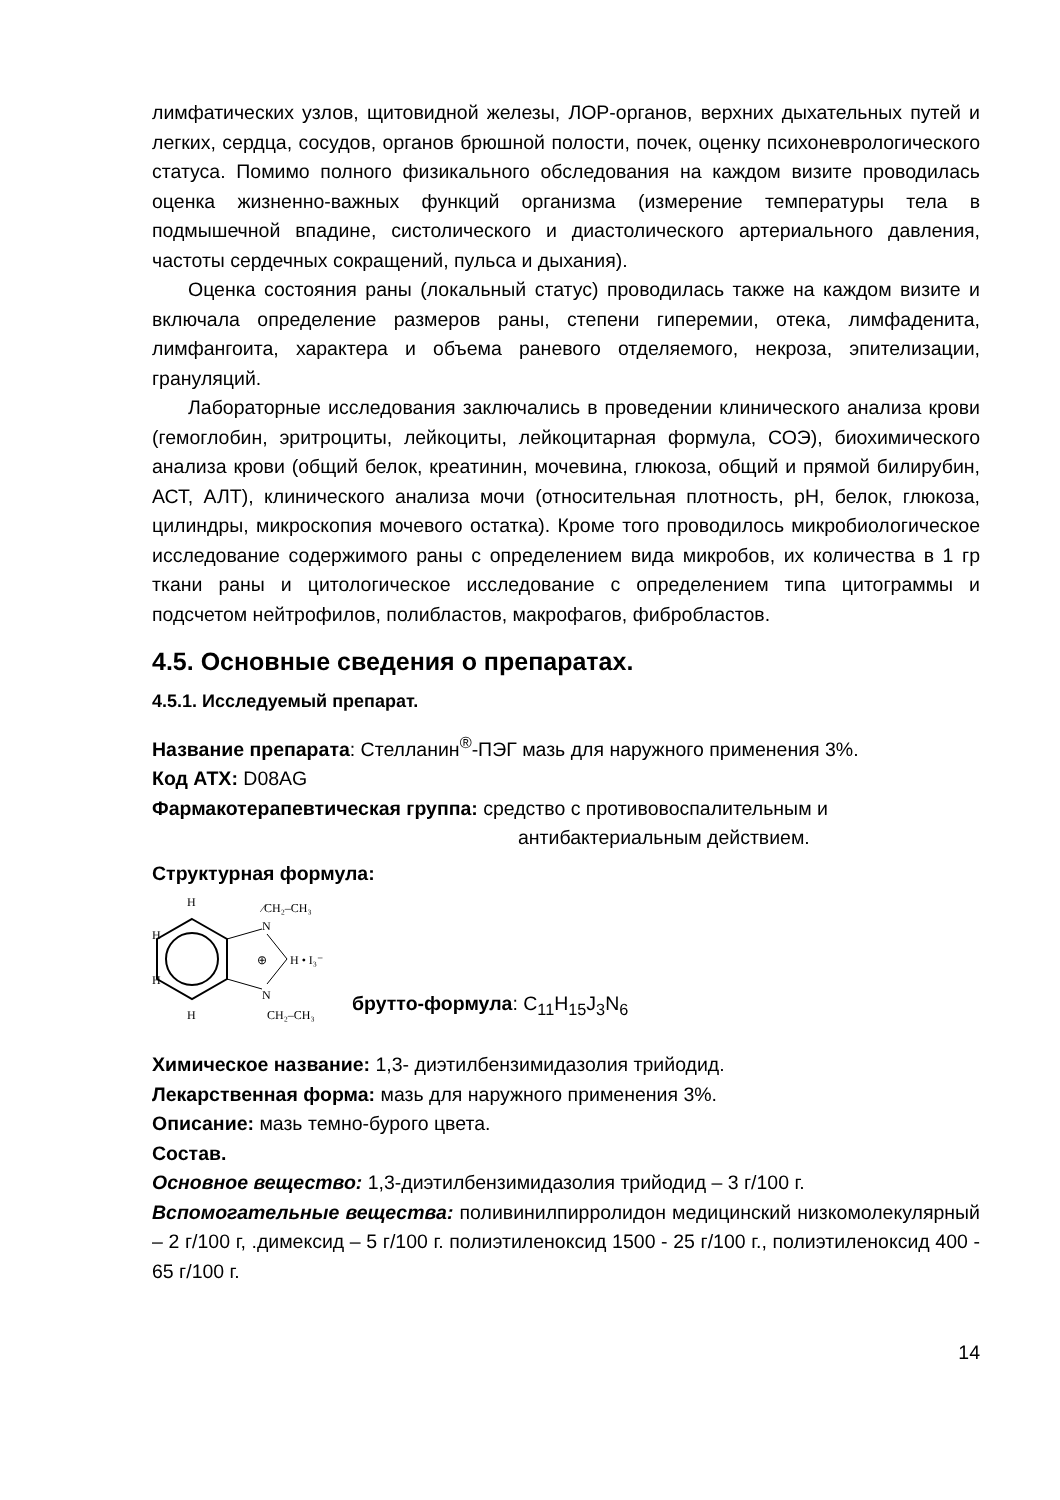лимфатических узлов, щитовидной железы, ЛОР-органов, верхних дыхательных путей и легких, сердца, сосудов, органов брюшной полости, почек, оценку психоневрологического статуса. Помимо полного физикального обследования на каждом визите проводилась оценка жизненно-важных функций организма (измерение температуры тела в подмышечной впадине, систолического и диастолического артериального давления, частоты сердечных сокращений, пульса и дыхания).
Оценка состояния раны (локальный статус) проводилась также на каждом визите и включала определение размеров раны, степени гиперемии, отека, лимфаденита, лимфангоита, характера и объема раневого отделяемого, некроза, эпителизации, грануляций.
Лабораторные исследования заключались в проведении клинического анализа крови (гемоглобин, эритроциты, лейкоциты, лейкоцитарная формула, СОЭ), биохимического анализа крови (общий белок, креатинин, мочевина, глюкоза, общий и прямой билирубин, АСТ, АЛТ), клинического анализа мочи (относительная плотность, pH, белок, глюкоза, цилиндры, микроскопия мочевого остатка). Кроме того проводилось микробиологическое исследование содержимого раны с определением вида микробов, их количества в 1 гр ткани раны и цитологическое исследование с определением типа цитограммы и подсчетом нейтрофилов, полибластов, макрофагов, фибробластов.
4.5. Основные сведения о препаратах.
4.5.1. Исследуемый препарат.
Название препарата: Стелланин<sup>®</sup>-ПЭГ мазь для наружного применения 3%.
Код АТХ: D08AG
Фармакотерапевтическая группа: средство с противовоспалительным и
антибактериальным действием.
Структурная формула:
N
N
⁄CH₂–CH₃
CH₂–CH₃
⊕
H • I₃⁻
H
H
H
H
брутто-формула: C<sub>11</sub>H<sub>15</sub>J<sub>3</sub>N<sub>6</sub>
Химическое название: 1,3- диэтилбензимидазолия трийодид.
Лекарственная форма: мазь для наружного применения 3%.
Описание: мазь темно-бурого цвета.
Состав.
Основное вещество: 1,3-диэтилбензимидазолия трийодид – 3 г/100 г.
Вспомогательные вещества: поливинилпирролидон медицинский низкомолекулярный – 2 г/100 г, .димексид – 5 г/100 г. полиэтиленоксид 1500 - 25 г/100 г., полиэтиленоксид 400 - 65 г/100 г.
14